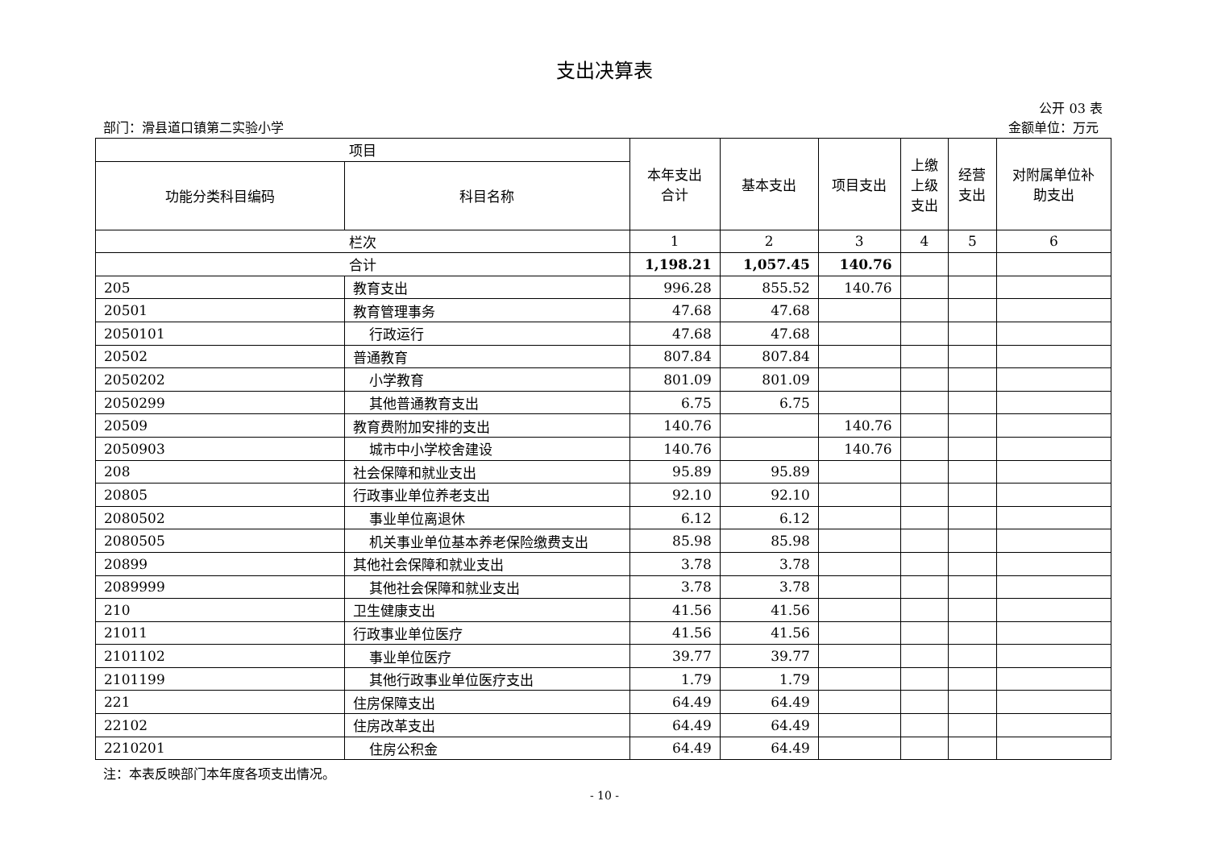支出决算表
公开 03 表
部门：滑县道口镇第二实验小学 金额单位：万元
| 项目 | | 本年支出 合计 | 基本支出 | 项目支出 | 上缴 上级 支出 | 经营 支出 | 对附属单位补 助支出 |
| --- | --- | --- | --- | --- | --- | --- | --- |
| 功能分类科目编码 | 科目名称 | | | | | | |
| 栏次 | | 1 | 2 | 3 | 4 | 5 | 6 |
| 合计 | | 1,198.21 | 1,057.45 | 140.76 | | | |
| 205 | 教育支出 | 996.28 | 855.52 | 140.76 | | | |
| 20501 | 教育管理事务 | 47.68 | 47.68 | | | | |
| 2050101 | 行政运行 | 47.68 | 47.68 | | | | |
| 20502 | 普通教育 | 807.84 | 807.84 | | | | |
| 2050202 | 小学教育 | 801.09 | 801.09 | | | | |
| 2050299 | 其他普通教育支出 | 6.75 | 6.75 | | | | |
| 20509 | 教育费附加安排的支出 | 140.76 | | 140.76 | | | |
| 2050903 | 城市中小学校舍建设 | 140.76 | | 140.76 | | | |
| 208 | 社会保障和就业支出 | 95.89 | 95.89 | | | | |
| 20805 | 行政事业单位养老支出 | 92.10 | 92.10 | | | | |
| 2080502 | 事业单位离退休 | 6.12 | 6.12 | | | | |
| 2080505 | 机关事业单位基本养老保险缴费支出 | 85.98 | 85.98 | | | | |
| 20899 | 其他社会保障和就业支出 | 3.78 | 3.78 | | | | |
| 2089999 | 其他社会保障和就业支出 | 3.78 | 3.78 | | | | |
| 210 | 卫生健康支出 | 41.56 | 41.56 | | | | |
| 21011 | 行政事业单位医疗 | 41.56 | 41.56 | | | | |
| 2101102 | 事业单位医疗 | 39.77 | 39.77 | | | | |
| 2101199 | 其他行政事业单位医疗支出 | 1.79 | 1.79 | | | | |
| 221 | 住房保障支出 | 64.49 | 64.49 | | | | |
| 22102 | 住房改革支出 | 64.49 | 64.49 | | | | |
| 2210201 | 住房公积金 | 64.49 | 64.49 | | | | |
注：本表反映部门本年度各项支出情况。
- 10 -